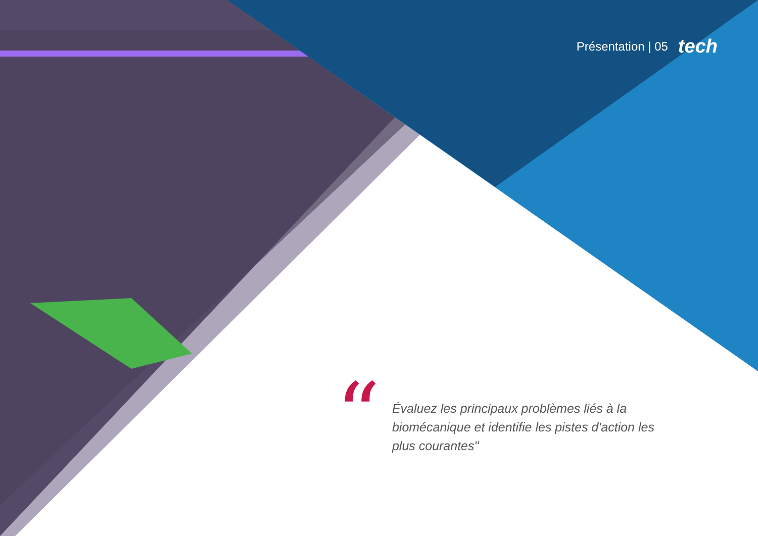Présentation | 05 tech
“
Évaluez les principaux problèmes liés à la biomécanique et identifie les pistes d'action les plus courantes"